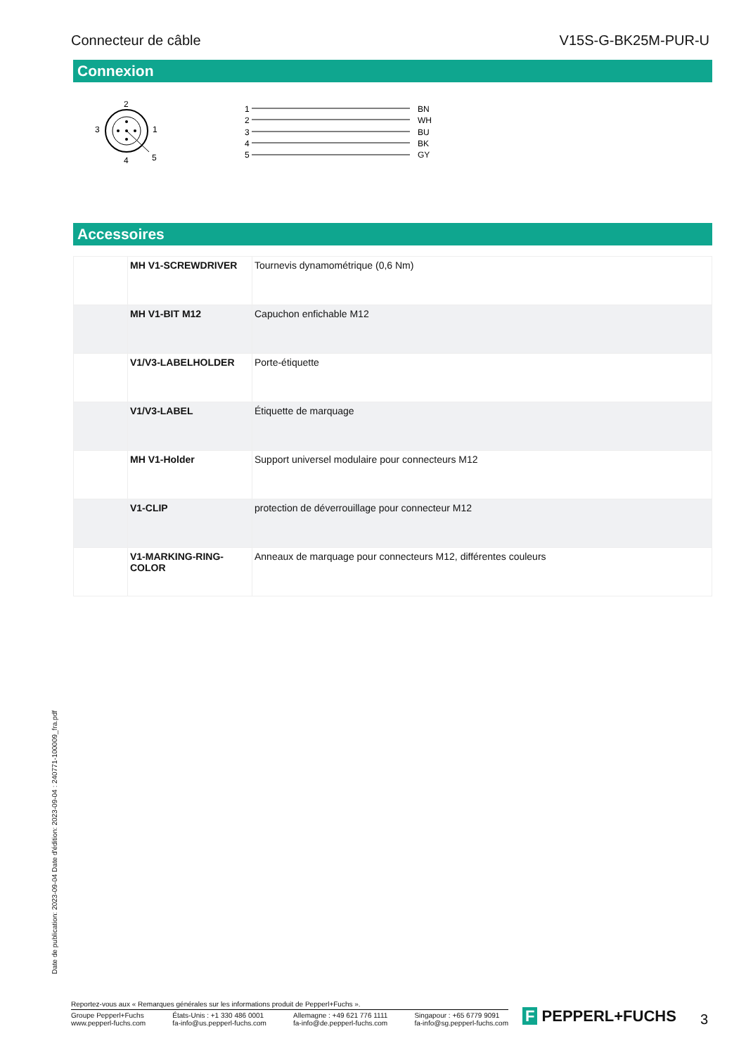Connecteur de câble V15S-G-BK25M-PUR-U
Connexion
2
3
1
4
5
1
2
3
4
5
BN
WH
BU
BK
GY
Accessoires
| | MH V1-SCREWDRIVER | Tournevis dynamométrique (0,6 Nm) |
| | MH V1-BIT M12 | Capuchon enfichable M12 |
| | V1/V3-LABELHOLDER | Porte-étiquette |
| | V1/V3-LABEL | Étiquette de marquage |
| | MH V1-Holder | Support universel modulaire pour connecteurs M12 |
| | V1-CLIP | protection de déverrouillage pour connecteur M12 |
| | V1-MARKING-RING-COLOR | Anneaux de marquage pour connecteurs M12, différentes couleurs |
Date de publication: 2023-09-04 Date d'édition: 2023-09-04 : 240771-100009_fra.pdf
Reportez-vous aux « Remarques générales sur les informations produit de Pepperl+Fuchs ».
Groupe Pepperl+Fuchs
www.pepperl-fuchs.com États-Unis : +1 330 486 0001
fa-info@us.pepperl-fuchs.com Allemagne : +49 621 776 1111
fa-info@de.pepperl-fuchs.com Singapour : +65 6779 9091
fa-info@sg.pepperl-fuchs.com
F PEPPERL+FUCHS 3